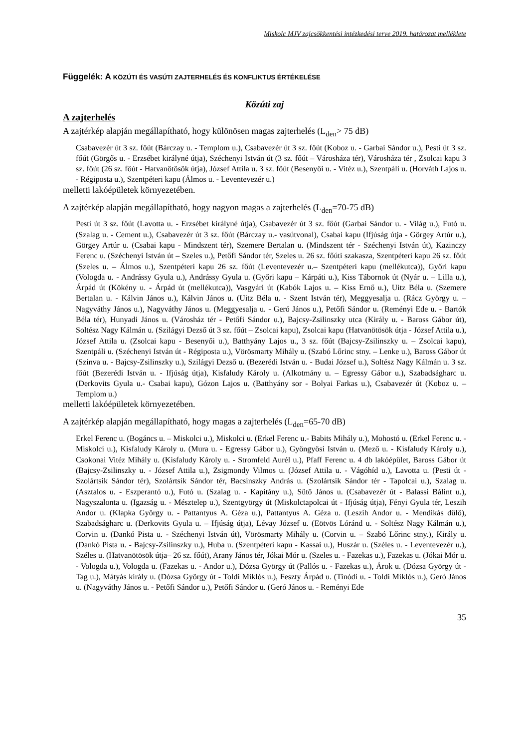Miskolc MJV zajcsökkentési intézkedési terve 2019. határozat melléklete
Függelék: A KÖZÚTI ÉS VASÚTI ZAJTERHELÉS ÉS KONFLIKTUS ÉRTÉKELÉSE
Közúti zaj
A zajterhelés
A zajtérkép alapján megállapítható, hogy különösen magas zajterhelés (L<sub>den</sub>> 75 dB)
Csabavezér út 3 sz. főút (Bárczay u. - Templom u.), Csabavezér út 3 sz. főút (Koboz u. - Garbai Sándor u.), Pesti út 3 sz. főút (Görgős u. - Erzsébet királyné útja), Széchenyi István út (3 sz. főút – Városháza tér), Városháza tér , Zsolcai kapu 3 sz. főút (26 sz. főút - Hatvanötösök útja), József Attila u. 3 sz. főút (Besenyői u. - Vitéz u.), Szentpáli u. (Horváth Lajos u. - Régiposta u.), Szentpéteri kapu (Álmos u. - Leventevezér u.)
melletti lakóépületek környezetében.
A zajtérkép alapján megállapítható, hogy nagyon magas a zajterhelés (L<sub>den</sub>=70-75 dB)
Pesti út 3 sz. főút (Lavotta u. - Erzsébet királyné útja), Csabavezér út 3 sz. főút (Garbai Sándor u. - Világ u.), Futó u. (Szalag u. - Cement u.), Csabavezér út 3 sz. főút (Bárczay u.- vasútvonal), Csabai kapu (Ifjúság útja - Görgey Artúr u.), Görgey Artúr u. (Csabai kapu - Mindszent tér), Szemere Bertalan u. (Mindszent tér - Széchenyi István út), Kazinczy Ferenc u. (Széchenyi István út – Szeles u.), Petőfi Sándor tér, Szeles u. 26 sz. főúti szakasza, Szentpéteri kapu 26 sz. főút (Szeles u. – Álmos u.), Szentpéteri kapu 26 sz. főút (Leventevezér u.– Szentpéteri kapu (mellékutca)), Győri kapu (Vologda u. - Andrássy Gyula u.), Andrássy Gyula u. (Győri kapu – Kárpáti u.), Kiss Tábornok út (Nyár u. – Lilla u.), Árpád út (Kökény u. - Árpád út (mellékutca)), Vasgyári út (Kabók Lajos u. – Kiss Ernő u.), Uitz Béla u. (Szemere Bertalan u. - Kálvin János u.), Kálvin János u. (Uitz Béla u. - Szent István tér), Meggyesalja u. (Rácz György u. – Nagyváthy János u.), Nagyváthy János u. (Meggyesalja u. - Geró János u.), Petőfi Sándor u. (Reményi Ede u. - Bartók Béla tér), Hunyadi János u. (Városház tér - Petőfi Sándor u.), Bajcsy-Zsilinszky utca (Király u. - Baross Gábor út), Soltész Nagy Kálmán u. (Szilágyi Dezső út 3 sz. főút – Zsolcai kapu), Zsolcai kapu (Hatvanötösök útja - József Attila u.), József Attila u. (Zsolcai kapu - Besenyői u.), Batthyány Lajos u., 3 sz. főút (Bajcsy-Zsilinszky u. – Zsolcai kapu), Szentpáli u. (Széchenyi István út - Régiposta u.), Vörösmarty Mihály u. (Szabó Lőrinc stny. – Lenke u.), Baross Gábor út (Szinva u. - Bajcsy-Zsilinszky u.), Szilágyi Dezső u. (Bezerédi István u. - Budai József u.), Soltész Nagy Kálmán u. 3 sz. főút (Bezerédi István u. - Ifjúság útja), Kisfaludy Károly u. (Alkotmány u. – Egressy Gábor u.), Szabadságharc u. (Derkovits Gyula u.- Csabai kapu), Gózon Lajos u. (Batthyány sor - Bolyai Farkas u.), Csabavezér út (Koboz u. – Templom u.)
melletti lakóépületek környezetében.
A zajtérkép alapján megállapítható, hogy magas a zajterhelés (L<sub>den</sub>=65-70 dB)
Erkel Ferenc u. (Bogáncs u. – Miskolci u.), Miskolci u. (Erkel Ferenc u.- Babits Mihály u.), Mohostó u. (Erkel Ferenc u. - Miskolci u.), Kisfaludy Károly u. (Mura u. - Egressy Gábor u.), Gyöngyösi István u. (Mező u. - Kisfaludy Károly u.), Csokonai Vitéz Mihály u. (Kisfaludy Károly u. - Stromfeld Aurél u.), Pfaff Ferenc u. 4 db lakóépület, Baross Gábor út (Bajcsy-Zsilinszky u. - József Attila u.), Zsigmondy Vilmos u. (József Attila u. - Vágóhíd u.), Lavotta u. (Pesti út - Szolártsik Sándor tér), Szolártsik Sándor tér, Bacsinszky András u. (Szolártsik Sándor tér - Tapolcai u.), Szalag u. (Asztalos u. - Eszperantó u.), Futó u. (Szalag u. - Kapitány u.), Sütő János u. (Csabavezér út - Balassi Bálint u.), Nagyszalonta u. (Igazság u. - Mésztelep u.), Szentgyörgy út (Miskolctapolcai út - Ifjúság útja), Fényi Gyula tér, Leszih Andor u. (Klapka György u. - Pattantyus A. Géza u.), Pattantyus A. Géza u. (Leszih Andor u. - Mendikás dűlő), Szabadságharc u. (Derkovits Gyula u. – Ifjúság útja), Lévay József u. (Eötvös Lóránd u. - Soltész Nagy Kálmán u.), Corvin u. (Dankó Pista u. - Széchenyi István út), Vörösmarty Mihály u. (Corvin u. – Szabó Lőrinc stny.), Király u. (Dankó Pista u. - Bajcsy-Zsilinszky u.), Huba u. (Szentpéteri kapu - Kassai u.), Huszár u. (Széles u. - Leventevezér u.), Széles u. (Hatvanötösök útja– 26 sz. főút), Arany János tér, Jókai Mór u. (Szeles u. - Fazekas u.), Fazekas u. (Jókai Mór u. - Vologda u.), Vologda u. (Fazekas u. - Andor u.), Dózsa György út (Pallós u. - Fazekas u.), Árok u. (Dózsa György út - Tag u.), Mátyás király u. (Dózsa György út - Toldi Miklós u.), Feszty Árpád u. (Tinódi u. - Toldi Miklós u.), Geró János u. (Nagyváthy János u. - Petőfi Sándor u.), Petőfi Sándor u. (Geró János u. - Reményi Ede
35